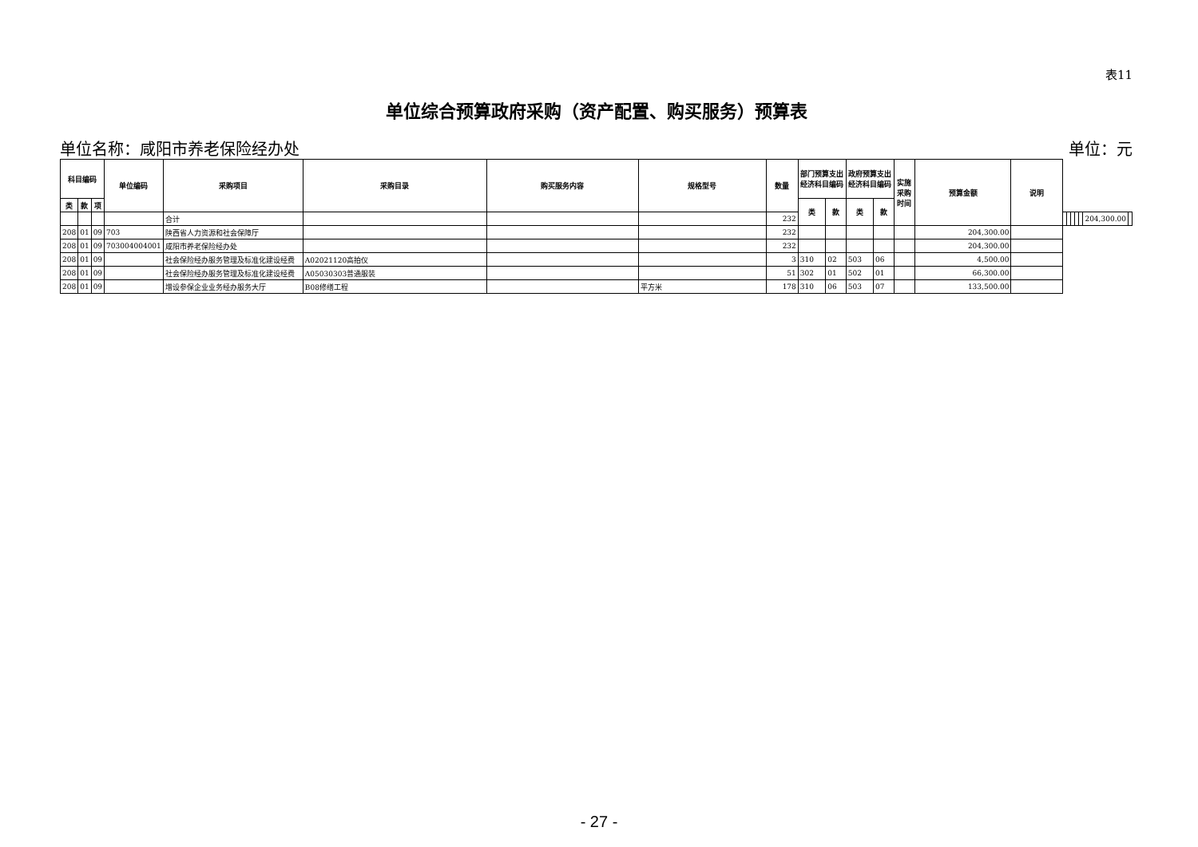表11
单位综合预算政府采购（资产配置、购买服务）预算表
单位名称：咸阳市养老保险经办处 单位：元
| 科目编码 | | | 单位编码 | 采购项目 | 采购目录 | 购买服务内容 | 规格型号 | 数量 | 部门预算支出经济科目编码 | | 政府预算支出经济科目编码 | | 实施采购时间 | 预算金额 | 说明 | | | | | | | |
| --- | --- | --- | --- | --- | --- | --- | --- | --- | --- | --- | --- | --- | --- | --- | --- | --- | --- | --- | --- | --- | --- | --- |
| 类 | 款 | 项 | | | | | | | 类 | 款 | 类 | 款 | | | | | | | | | | |
| | | | | 合计 | | | | 232 | | | | | | | | | | | | | 204,300.00 | |
| 208 | 01 | 09 | 703 | 陕西省人力资源和社会保障厅 | | | | 232 | | | | | | 204,300.00 | | | | | | | | |
| 208 | 01 | 09 | 703004004001 | 咸阳市养老保险经办处 | | | | 232 | | | | | | 204,300.00 | | | | | | | | |
| 208 | 01 | 09 | | 社会保险经办服务管理及标准化建设经费 | A02021120高拍仪 | | | 3 | 310 | 02 | 503 | 06 | | 4,500.00 | | | | | | | | |
| 208 | 01 | 09 | | 社会保险经办服务管理及标准化建设经费 | A05030303普通服装 | | | 51 | 302 | 01 | 502 | 01 | | 66,300.00 | | | | | | | | |
| 208 | 01 | 09 | | 增设参保企业业务经办服务大厅 | B08修缮工程 | | 平方米 | 178 | 310 | 06 | 503 | 07 | | 133,500.00 | | | | | | | | |
- 27 -